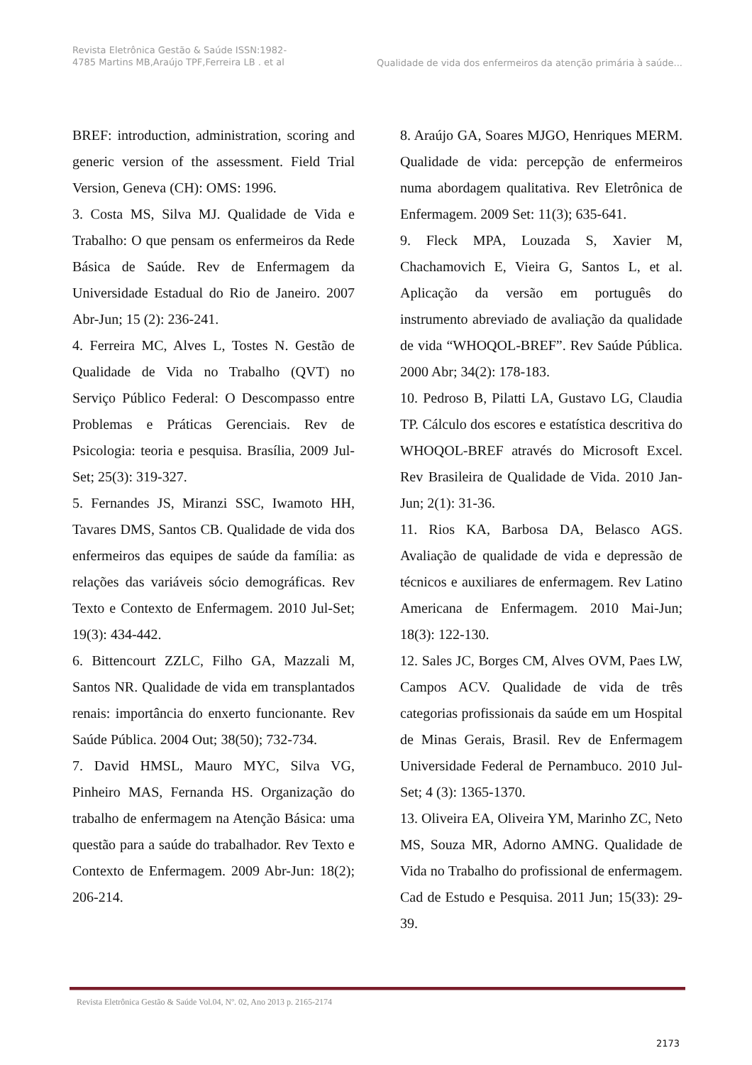Revista Eletrônica Gestão & Saúde ISSN:1982-4785 Martins MB,Araújo TPF,Ferreira LB . et al
Qualidade de vida dos enfermeiros da atenção primária à saúde...
BREF: introduction, administration, scoring and generic version of the assessment. Field Trial Version, Geneva (CH): OMS: 1996.
3. Costa MS, Silva MJ. Qualidade de Vida e Trabalho: O que pensam os enfermeiros da Rede Básica de Saúde. Rev de Enfermagem da Universidade Estadual do Rio de Janeiro. 2007 Abr-Jun; 15 (2): 236-241.
4. Ferreira MC, Alves L, Tostes N. Gestão de Qualidade de Vida no Trabalho (QVT) no Serviço Público Federal: O Descompasso entre Problemas e Práticas Gerenciais. Rev de Psicologia: teoria e pesquisa. Brasília, 2009 Jul-Set; 25(3): 319-327.
5. Fernandes JS, Miranzi SSC, Iwamoto HH, Tavares DMS, Santos CB. Qualidade de vida dos enfermeiros das equipes de saúde da família: as relações das variáveis sócio demográficas. Rev Texto e Contexto de Enfermagem. 2010 Jul-Set; 19(3): 434-442.
6. Bittencourt ZZLC, Filho GA, Mazzali M, Santos NR. Qualidade de vida em transplantados renais: importância do enxerto funcionante. Rev Saúde Pública. 2004 Out; 38(50); 732-734.
7. David HMSL, Mauro MYC, Silva VG, Pinheiro MAS, Fernanda HS. Organização do trabalho de enfermagem na Atenção Básica: uma questão para a saúde do trabalhador. Rev Texto e Contexto de Enfermagem. 2009 Abr-Jun: 18(2); 206-214.
8. Araújo GA, Soares MJGO, Henriques MERM. Qualidade de vida: percepção de enfermeiros numa abordagem qualitativa. Rev Eletrônica de Enfermagem. 2009 Set: 11(3); 635-641.
9. Fleck MPA, Louzada S, Xavier M, Chachamovich E, Vieira G, Santos L, et al. Aplicação da versão em português do instrumento abreviado de avaliação da qualidade de vida “WHOQOL-BREF”. Rev Saúde Pública. 2000 Abr; 34(2): 178-183.
10. Pedroso B, Pilatti LA, Gustavo LG, Claudia TP. Cálculo dos escores e estatística descritiva do WHOQOL-BREF através do Microsoft Excel. Rev Brasileira de Qualidade de Vida. 2010 Jan-Jun; 2(1): 31-36.
11. Rios KA, Barbosa DA, Belasco AGS. Avaliação de qualidade de vida e depressão de técnicos e auxiliares de enfermagem. Rev Latino Americana de Enfermagem. 2010 Mai-Jun; 18(3): 122-130.
12. Sales JC, Borges CM, Alves OVM, Paes LW, Campos ACV. Qualidade de vida de três categorias profissionais da saúde em um Hospital de Minas Gerais, Brasil. Rev de Enfermagem Universidade Federal de Pernambuco. 2010 Jul-Set; 4 (3): 1365-1370.
13. Oliveira EA, Oliveira YM, Marinho ZC, Neto MS, Souza MR, Adorno AMNG. Qualidade de Vida no Trabalho do profissional de enfermagem. Cad de Estudo e Pesquisa. 2011 Jun; 15(33): 29-39.
Revista Eletrônica Gestão & Saúde Vol.04, Nº. 02, Ano 2013 p. 2165-2174
2173